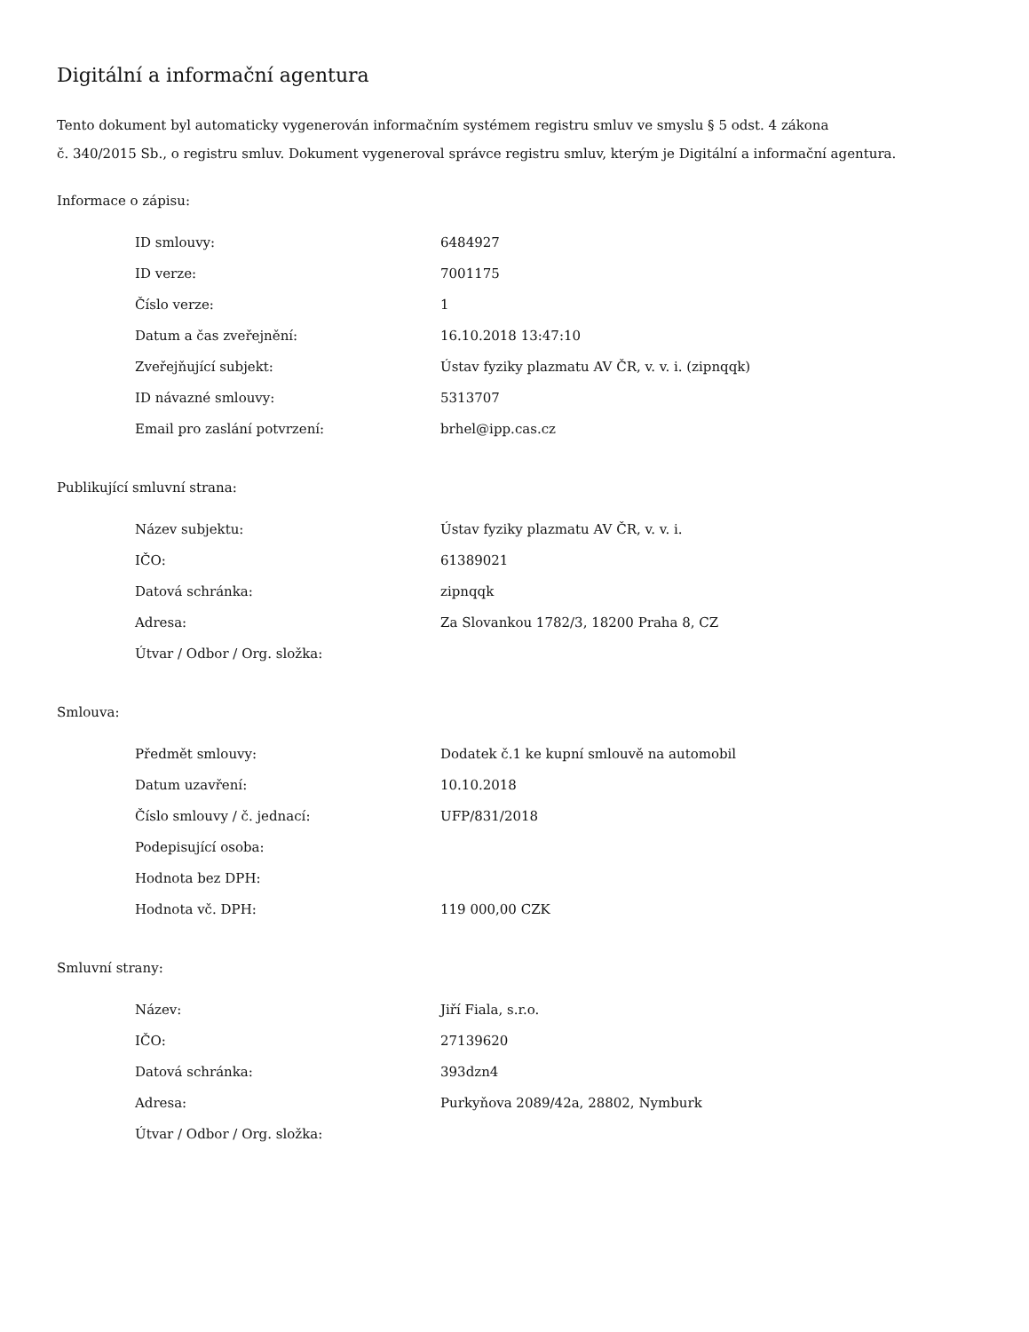Digitální a informační agentura
Tento dokument byl automaticky vygenerován informačním systémem registru smluv ve smyslu § 5 odst. 4 zákona
č. 340/2015 Sb., o registru smluv. Dokument vygeneroval správce registru smluv, kterým je Digitální a informační agentura.
Informace o zápisu:
| ID smlouvy: | 6484927 |
| ID verze: | 7001175 |
| Číslo verze: | 1 |
| Datum a čas zveřejnění: | 16.10.2018 13:47:10 |
| Zveřejňující subjekt: | Ústav fyziky plazmatu AV ČR, v. v. i. (zipnqqk) |
| ID návazné smlouvy: | 5313707 |
| Email pro zaslání potvrzení: | brhel@ipp.cas.cz |
Publikující smluvní strana:
| Název subjektu: | Ústav fyziky plazmatu AV ČR, v. v. i. |
| IČO: | 61389021 |
| Datová schránka: | zipnqqk |
| Adresa: | Za Slovankou 1782/3, 18200 Praha 8, CZ |
| Útvar / Odbor / Org. složka: | |
Smlouva:
| Předmět smlouvy: | Dodatek č.1 ke kupní smlouvě na automobil |
| Datum uzavření: | 10.10.2018 |
| Číslo smlouvy / č. jednací: | UFP/831/2018 |
| Podepisující osoba: | |
| Hodnota bez DPH: | |
| Hodnota vč. DPH: | 119 000,00 CZK |
Smluvní strany:
| Název: | Jiří Fiala, s.r.o. |
| IČO: | 27139620 |
| Datová schránka: | 393dzn4 |
| Adresa: | Purkyňova 2089/42a, 28802, Nymburk |
| Útvar / Odbor / Org. složka: | |